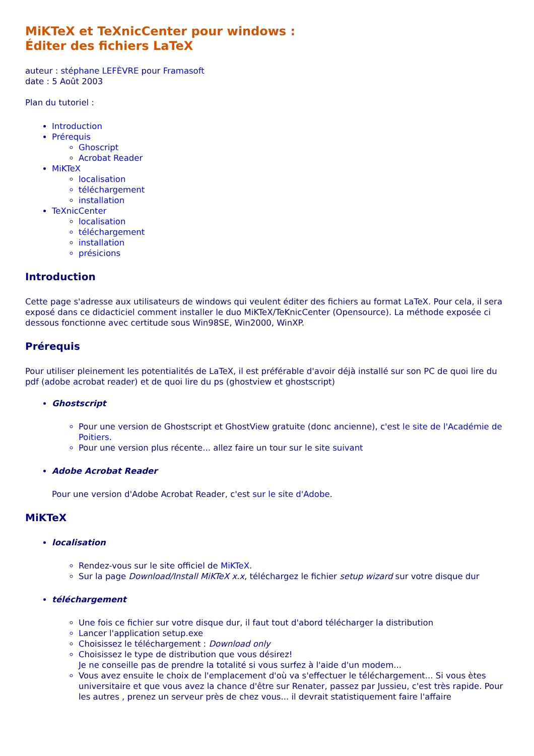MiKTeX et TeXnicCenter pour windows :
Éditer des fichiers LaTeX
auteur : stéphane LEFÈVRE pour Framasoft
date : 5 Août 2003
Plan du tutoriel :
Introduction
Prérequis
Ghoscript
Acrobat Reader
MiKTeX
localisation
téléchargement
installation
TeXnicCenter
localisation
téléchargement
installation
présicions
Introduction
Cette page s'adresse aux utilisateurs de windows qui veulent éditer des fichiers au format LaTeX. Pour cela, il sera exposé dans ce didacticiel comment installer le duo MiKTeX/TeKnicCenter (Opensource). La méthode exposée ci dessous fonctionne avec certitude sous Win98SE, Win2000, WinXP.
Prérequis
Pour utiliser pleinement les potentialités de LaTeX, il est préférable d'avoir déjà installé sur son PC de quoi lire du pdf (adobe acrobat reader) et de quoi lire du ps (ghostview et ghostscript)
Ghostscript
Pour une version de Ghostscript et GhostView gratuite (donc ancienne), c'est le site de l'Académie de Poitiers.
Pour une version plus récente... allez faire un tour sur le site suivant
Adobe Acrobat Reader
Pour une version d'Adobe Acrobat Reader, c'est sur le site d'Adobe.
MiKTeX
localisation
Rendez-vous sur le site officiel de MiKTeX.
Sur la page Download/Install MiKTeX x.x, téléchargez le fichier setup wizard sur votre disque dur
téléchargement
Une fois ce fichier sur votre disque dur, il faut tout d'abord télécharger la distribution
Lancer l'application setup.exe
Choisissez le téléchargement : Download only
Choisissez le type de distribution que vous désirez!
Je ne conseille pas de prendre la totalité si vous surfez à l'aide d'un modem...
Vous avez ensuite le choix de l'emplacement d'où va s'effectuer le téléchargement... Si vous ètes universitaire et que vous avez la chance d'être sur Renater, passez par Jussieu, c'est très rapide. Pour les autres , prenez un serveur près de chez vous... il devrait statistiquement faire l'affaire